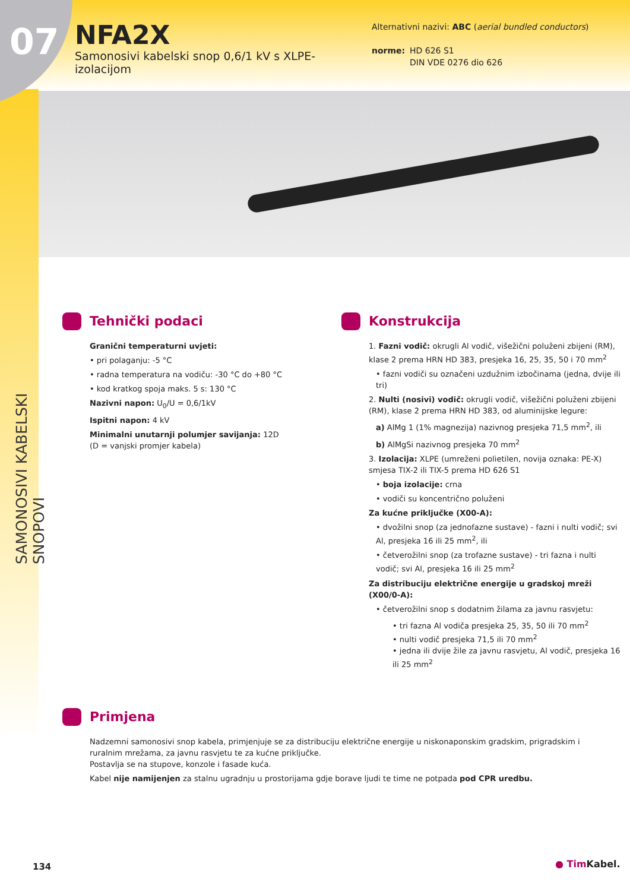07
NFA2X
Samonosivi kabelski snop 0,6/1 kV s XLPE-izolacijom
Alternativni nazivi: ABC (aerial bundled conductors)
norme: HD 626 S1
DIN VDE 0276 dio 626
SAMONOSIVI KABELSKI SNOPOVI
Tehnički podaci
Granični temperaturni uvjeti:
• pri polaganju: -5 °C
• radna temperatura na vodiču: -30 °C do +80 °C
• kod kratkog spoja maks. 5 s: 130 °C
Nazivni napon: U<sub>0</sub>/U = 0,6/1kV
Ispitni napon: 4 kV
Minimalni unutarnji polumjer savijanja: 12D
(D = vanjski promjer kabela)
Konstrukcija
1. Fazni vodič: okrugli Al vodič, višežični poluženi zbijeni (RM), klase 2 prema HRN HD 383, presjeka 16, 25, 35, 50 i 70 mm<sup>2</sup>
• fazni vodiči su označeni uzdužnim izbočinama (jedna, dvije ili tri)
2. Nulti (nosivi) vodič: okrugli vodič, višežični poluženi zbijeni (RM), klase 2 prema HRN HD 383, od aluminijske legure:
a) AlMg 1 (1% magnezija) nazivnog presjeka 71,5 mm<sup>2</sup>, ili
b) AlMgSi nazivnog presjeka 70 mm<sup>2</sup>
3. Izolacija: XLPE (umreženi polietilen, novija oznaka: PE-X) smjesa TIX-2 ili TIX-5 prema HD 626 S1
• boja izolacije: crna
• vodiči su koncentrično poluženi
Za kućne priključke (X00-A):
• dvožilni snop (za jednofazne sustave) - fazni i nulti vodič; svi Al, presjeka 16 ili 25 mm<sup>2</sup>, ili
• četverožilni snop (za trofazne sustave) - tri fazna i nulti vodič; svi Al, presjeka 16 ili 25 mm<sup>2</sup>
Za distribuciju električne energije u gradskoj mreži (X00/0-A):
• četverožilni snop s dodatnim žilama za javnu rasvjetu:
• tri fazna Al vodiča presjeka 25, 35, 50 ili 70 mm<sup>2</sup>
• nulti vodič presjeka 71,5 ili 70 mm<sup>2</sup>
• jedna ili dvije žile za javnu rasvjetu, Al vodič, presjeka 16 ili 25 mm<sup>2</sup>
Primjena
Nadzemni samonosivi snop kabela, primjenjuje se za distribuciju električne energije u niskonaponskim gradskim, prigradskim i ruralnim mrežama, za javnu rasvjetu te za kućne priključke.
Postavlja se na stupove, konzole i fasade kuća.
Kabel nije namijenjen za stalnu ugradnju u prostorijama gdje borave ljudi te time ne potpada pod CPR uredbu.
134 ● TimKabel.